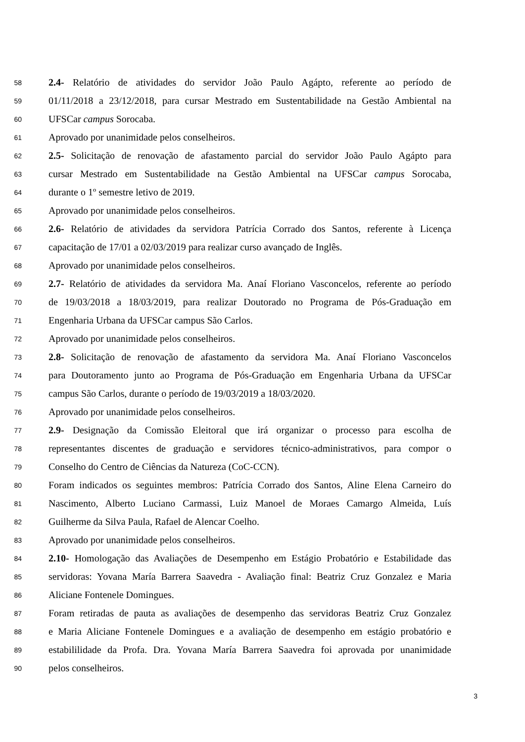58 2.4- Relatório de atividades do servidor João Paulo Agápto, referente ao período de
59 01/11/2018 a 23/12/2018, para cursar Mestrado em Sustentabilidade na Gestão Ambiental na
60 UFSCar campus Sorocaba.
61 Aprovado por unanimidade pelos conselheiros.
62 2.5- Solicitação de renovação de afastamento parcial do servidor João Paulo Agápto para
63 cursar Mestrado em Sustentabilidade na Gestão Ambiental na UFSCar campus Sorocaba,
64 durante o 1º semestre letivo de 2019.
65 Aprovado por unanimidade pelos conselheiros.
66 2.6- Relatório de atividades da servidora Patrícia Corrado dos Santos, referente à Licença
67 capacitação de 17/01 a 02/03/2019 para realizar curso avançado de Inglês.
68 Aprovado por unanimidade pelos conselheiros.
69 2.7- Relatório de atividades da servidora Ma. Anaí Floriano Vasconcelos, referente ao período
70 de 19/03/2018 a 18/03/2019, para realizar Doutorado no Programa de Pós-Graduação em
71 Engenharia Urbana da UFSCar campus São Carlos.
72 Aprovado por unanimidade pelos conselheiros.
73 2.8- Solicitação de renovação de afastamento da servidora Ma. Anaí Floriano Vasconcelos
74 para Doutoramento junto ao Programa de Pós-Graduação em Engenharia Urbana da UFSCar
75 campus São Carlos, durante o período de 19/03/2019 a 18/03/2020.
76 Aprovado por unanimidade pelos conselheiros.
77 2.9- Designação da Comissão Eleitoral que irá organizar o processo para escolha de
78 representantes discentes de graduação e servidores técnico-administrativos, para compor o
79 Conselho do Centro de Ciências da Natureza (CoC-CCN).
80 Foram indicados os seguintes membros: Patrícia Corrado dos Santos, Aline Elena Carneiro do
81 Nascimento, Alberto Luciano Carmassi, Luiz Manoel de Moraes Camargo Almeida, Luís
82 Guilherme da Silva Paula, Rafael de Alencar Coelho.
83 Aprovado por unanimidade pelos conselheiros.
84 2.10- Homologação das Avaliações de Desempenho em Estágio Probatório e Estabilidade das
85 servidoras: Yovana María Barrera Saavedra - Avaliação final: Beatriz Cruz Gonzalez e Maria
86 Aliciane Fontenele Domingues.
87 Foram retiradas de pauta as avaliações de desempenho das servidoras Beatriz Cruz Gonzalez
88 e Maria Aliciane Fontenele Domingues e a avaliação de desempenho em estágio probatório e
89 estabililidade da Profa. Dra. Yovana María Barrera Saavedra foi aprovada por unanimidade
90 pelos conselheiros.
3